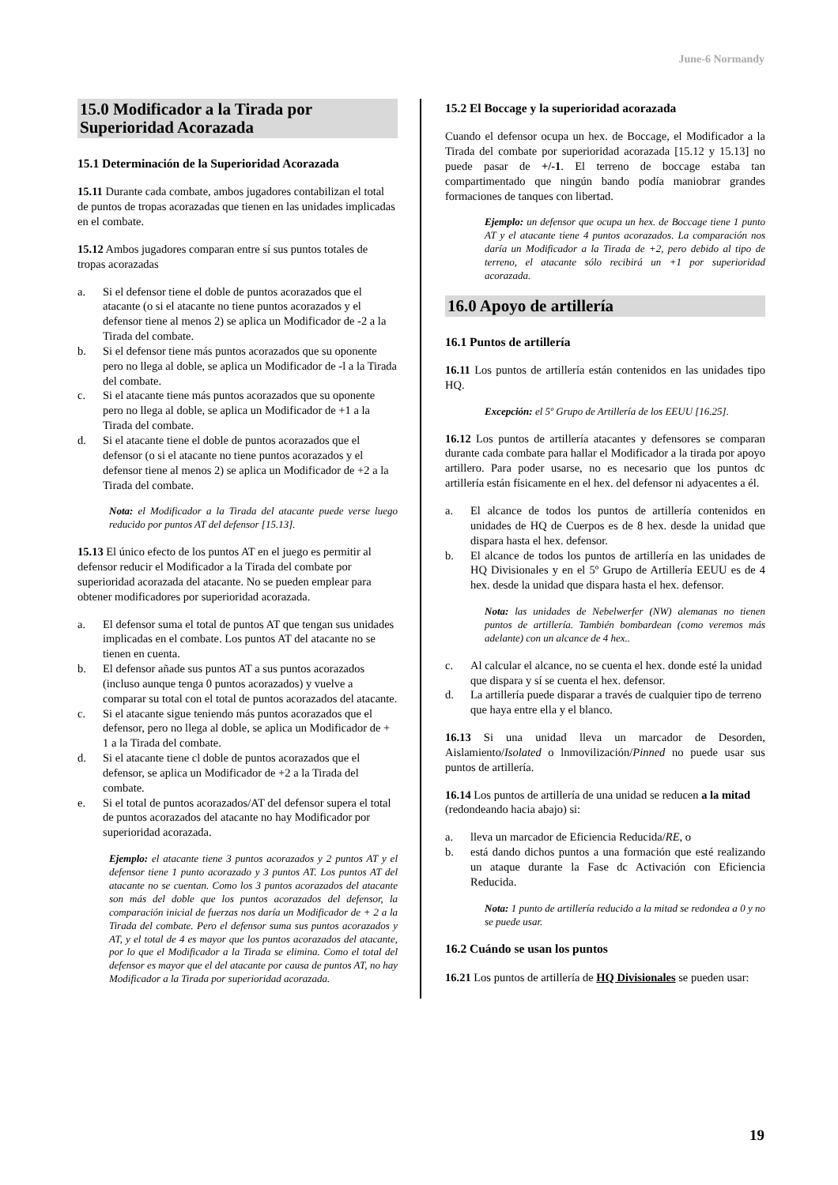June-6 Normandy
15.0 Modificador a la Tirada por Superioridad Acorazada
15.1 Determinación de la Superioridad Acorazada
15.11 Durante cada combate, ambos jugadores contabilizan el total de puntos de tropas acorazadas que tienen en las unidades implicadas en el combate.
15.12 Ambos jugadores comparan entre sí sus puntos totales de tropas acorazadas
a. Si el defensor tiene el doble de puntos acorazados que el atacante (o si el atacante no tiene puntos acorazados y el defensor tiene al menos 2) se aplica un Modificador de -2 a la Tirada del combate.
b. Si el defensor tiene más puntos acorazados que su oponente pero no llega al doble, se aplica un Modificador de -l a la Tirada del combate.
c. Si el atacante tiene más puntos acorazados que su oponente pero no llega al doble, se aplica un Modificador de +1 a la Tirada del combate.
d. Si el atacante tiene el doble de puntos acorazados que el defensor (o si el atacante no tiene puntos acorazados y el defensor tiene al menos 2) se aplica un Modificador de +2 a la Tirada del combate.
Nota: el Modificador a la Tirada del atacante puede verse luego reducido por puntos AT del defensor [15.13].
15.13 El único efecto de los puntos AT en el juego es permitir al defensor reducir el Modificador a la Tirada del combate por superioridad acorazada del atacante. No se pueden emplear para obtener modificadores por superioridad acorazada.
a. El defensor suma el total de puntos AT que tengan sus unidades implicadas en el combate. Los puntos AT del atacante no se tienen en cuenta.
b. El defensor añade sus puntos AT a sus puntos acorazados (incluso aunque tenga 0 puntos acorazados) y vuelve a comparar su total con el total de puntos acorazados del atacante.
c. Si el atacante sigue teniendo más puntos acorazados que el defensor, pero no llega al doble, se aplica un Modificador de + 1 a la Tirada del combate.
d. Si el atacante tiene cl doble de puntos acorazados que el defensor, se aplica un Modificador de +2 a la Tirada del combate.
e. Si el total de puntos acorazados/AT del defensor supera el total de puntos acorazados del atacante no hay Modificador por superioridad acorazada.
Ejemplo: el atacante tiene 3 puntos acorazados y 2 puntos AT y el defensor tiene 1 punto acorazado y 3 puntos AT. Los puntos AT del atacante no se cuentan. Como los 3 puntos acorazados del atacante son más del doble que los puntos acorazados del defensor, la comparación inicial de fuerzas nos daría un Modificador de + 2 a la Tirada del combate. Pero el defensor suma sus puntos acorazados y AT, y el total de 4 es mayor que los puntos acorazados del atacante, por lo que el Modificador a la Tirada se elimina. Como el total del defensor es mayor que el del atacante por causa de puntos AT, no hay Modificador a la Tirada por superioridad acorazada.
15.2 El Boccage y la superioridad acorazada
Cuando el defensor ocupa un hex. de Boccage, el Modificador a la Tirada del combate por superioridad acorazada [15.12 y 15.13] no puede pasar de +/-1. El terreno de boccage estaba tan compartimentado que ningún bando podía maniobrar grandes formaciones de tanques con libertad.
Ejemplo: un defensor que ocupa un hex. de Boccage tiene 1 punto AT y el atacante tiene 4 puntos acorazados. La comparación nos daría un Modificador a la Tirada de +2, pero debido al tipo de terreno, el atacante sólo recibirá un +1 por superioridad acorazada.
16.0 Apoyo de artillería
16.1 Puntos de artillería
16.11 Los puntos de artillería están contenidos en las unidades tipo HQ.
Excepción: el 5º Grupo de Artillería de los EEUU [16.25].
16.12 Los puntos de artillería atacantes y defensores se comparan durante cada combate para hallar el Modificador a la tirada por apoyo artillero. Para poder usarse, no es necesario que los puntos dc artillería están físicamente en el hex. del defensor ni adyacentes a él.
a. El alcance de todos los puntos de artillería contenidos en unidades de HQ de Cuerpos es de 8 hex. desde la unidad que dispara hasta el hex. defensor.
b. El alcance de todos los puntos de artillería en las unidades de HQ Divisionales y en el 5º Grupo de Artillería EEUU es de 4 hex. desde la unidad que dispara hasta el hex. defensor.
Nota: las unidades de Nebelwerfer (NW) alemanas no tienen puntos de artillería. También bombardean (como veremos más adelante) con un alcance de 4 hex..
c. Al calcular el alcance, no se cuenta el hex. donde esté la unidad que dispara y sí se cuenta el hex. defensor.
d. La artillería puede disparar a través de cualquier tipo de terreno que haya entre ella y el blanco.
16.13 Si una unidad lleva un marcador de Desorden, Aislamiento/Isolated o lnmovilización/Pinned no puede usar sus puntos de artillería.
16.14 Los puntos de artillería de una unidad se reducen a la mitad (redondeando hacia abajo) si:
a. lleva un marcador de Eficiencia Reducida/RE, o
b. está dando dichos puntos a una formación que esté realizando un ataque durante la Fase dc Activación con Eficiencia Reducida.
Nota: 1 punto de artillería reducido a la mitad se redondea a 0 y no se puede usar.
16.2 Cuándo se usan los puntos
16.21 Los puntos de artillería de HQ Divisionales se pueden usar:
19